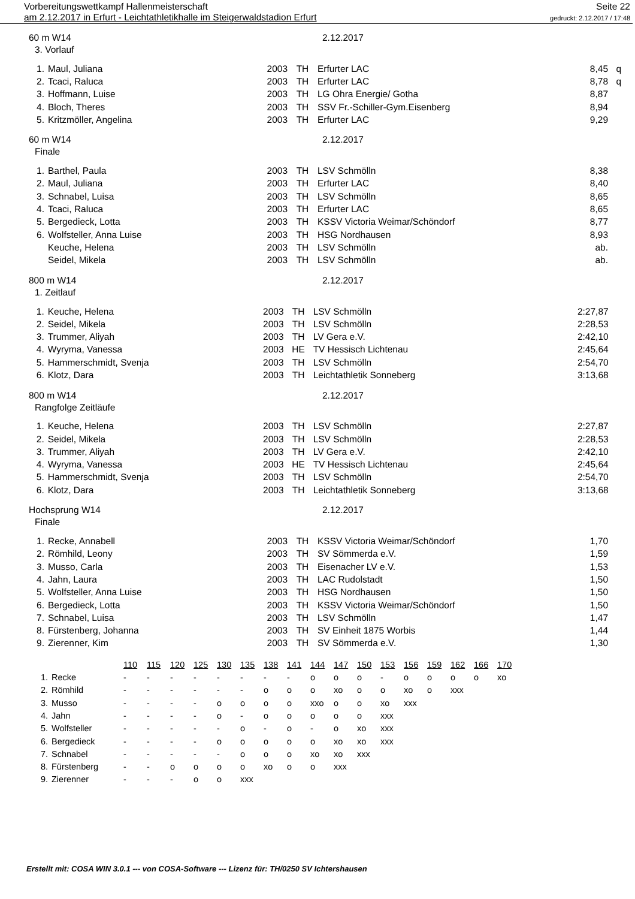Vorbereitungswettkampf Hallenmeisterschaft
am 2.12.2017 in Erfurt - Leichtathletikhalle im Steigerwaldstadion Erfurt
Seite 22
gedruckt: 2.12.2017 / 17:48
60 m W14 2.12.2017
3. Vorlauf
| 1. | Maul, Juliana | 2003 | TH | Erfurter LAC | 8,45 | q |
| 2. | Tcaci, Raluca | 2003 | TH | Erfurter LAC | 8,78 | q |
| 3. | Hoffmann, Luise | 2003 | TH | LG Ohra Energie/ Gotha | 8,87 | |
| 4. | Bloch, Theres | 2003 | TH | SSV Fr.-Schiller-Gym.Eisenberg | 8,94 | |
| 5. | Kritzmöller, Angelina | 2003 | TH | Erfurter LAC | 9,29 | |
60 m W14 2.12.2017
Finale
| 1. | Barthel, Paula | 2003 | TH | LSV Schmölln | 8,38 | |
| 2. | Maul, Juliana | 2003 | TH | Erfurter LAC | 8,40 | |
| 3. | Schnabel, Luisa | 2003 | TH | LSV Schmölln | 8,65 | |
| 4. | Tcaci, Raluca | 2003 | TH | Erfurter LAC | 8,65 | |
| 5. | Bergedieck, Lotta | 2003 | TH | KSSV Victoria Weimar/Schöndorf | 8,77 | |
| 6. | Wolfsteller, Anna Luise | 2003 | TH | HSG Nordhausen | 8,93 | |
| | Keuche, Helena | 2003 | TH | LSV Schmölln | ab. | |
| | Seidel, Mikela | 2003 | TH | LSV Schmölln | ab. | |
800 m W14 2.12.2017
1. Zeitlauf
| 1. | Keuche, Helena | 2003 | TH | LSV Schmölln | 2:27,87 | |
| 2. | Seidel, Mikela | 2003 | TH | LSV Schmölln | 2:28,53 | |
| 3. | Trummer, Aliyah | 2003 | TH | LV Gera e.V. | 2:42,10 | |
| 4. | Wyryma, Vanessa | 2003 | HE | TV Hessisch Lichtenau | 2:45,64 | |
| 5. | Hammerschmidt, Svenja | 2003 | TH | LSV Schmölln | 2:54,70 | |
| 6. | Klotz, Dara | 2003 | TH | Leichtathletik Sonneberg | 3:13,68 | |
800 m W14 2.12.2017
Rangfolge Zeitläufe
| 1. | Keuche, Helena | 2003 | TH | LSV Schmölln | 2:27,87 | |
| 2. | Seidel, Mikela | 2003 | TH | LSV Schmölln | 2:28,53 | |
| 3. | Trummer, Aliyah | 2003 | TH | LV Gera e.V. | 2:42,10 | |
| 4. | Wyryma, Vanessa | 2003 | HE | TV Hessisch Lichtenau | 2:45,64 | |
| 5. | Hammerschmidt, Svenja | 2003 | TH | LSV Schmölln | 2:54,70 | |
| 6. | Klotz, Dara | 2003 | TH | Leichtathletik Sonneberg | 3:13,68 | |
Hochsprung W14 2.12.2017
Finale
| 1. | Recke, Annabell | 2003 | TH | KSSV Victoria Weimar/Schöndorf | 1,70 | |
| 2. | Römhild, Leony | 2003 | TH | SV Sömmerda e.V. | 1,59 | |
| 3. | Musso, Carla | 2003 | TH | Eisenacher LV e.V. | 1,53 | |
| 4. | Jahn, Laura | 2003 | TH | LAC Rudolstadt | 1,50 | |
| 5. | Wolfsteller, Anna Luise | 2003 | TH | HSG Nordhausen | 1,50 | |
| 6. | Bergedieck, Lotta | 2003 | TH | KSSV Victoria Weimar/Schöndorf | 1,50 | |
| 7. | Schnabel, Luisa | 2003 | TH | LSV Schmölln | 1,47 | |
| 8. | Fürstenberg, Johanna | 2003 | TH | SV Einheit 1875 Worbis | 1,44 | |
| 9. | Zierenner, Kim | 2003 | TH | SV Sömmerda e.V. | 1,30 | |
| | | 110 | 115 | 120 | 125 | 130 | 135 | 138 | 141 | 144 | 147 | 150 | 153 | 156 | 159 | 162 | 166 | 170 |
| 1. | Recke | - | - | - | - | - | - | - | - | o | o | o | - | o | o | o | o | xo |
| 2. | Römhild | - | - | - | - | - | - | o | o | o | xo | o | o | xo | o | xxx | | |
| 3. | Musso | - | - | - | - | o | o | o | o | xxo | o | o | xo | xxx | | | | |
| 4. | Jahn | - | - | - | - | o | - | o | o | o | o | o | xxx | | | | | |
| 5. | Wolfsteller | - | - | - | - | - | o | - | o | - | o | xo | xxx | | | | | |
| 6. | Bergedieck | - | - | - | - | o | o | o | o | o | xo | xo | xxx | | | | | |
| 7. | Schnabel | - | - | - | - | - | o | o | o | xo | xo | xxx | | | | | | |
| 8. | Fürstenberg | - | - | o | o | o | o | xo | o | o | xxx | | | | | | | |
| 9. | Zierenner | - | - | - | o | o | xxx | | | | | | | | | | | |
Erstellt mit: COSA WIN 3.0.1 --- von COSA-Software --- Lizenz für: TH/0250 SV Ichtershausen